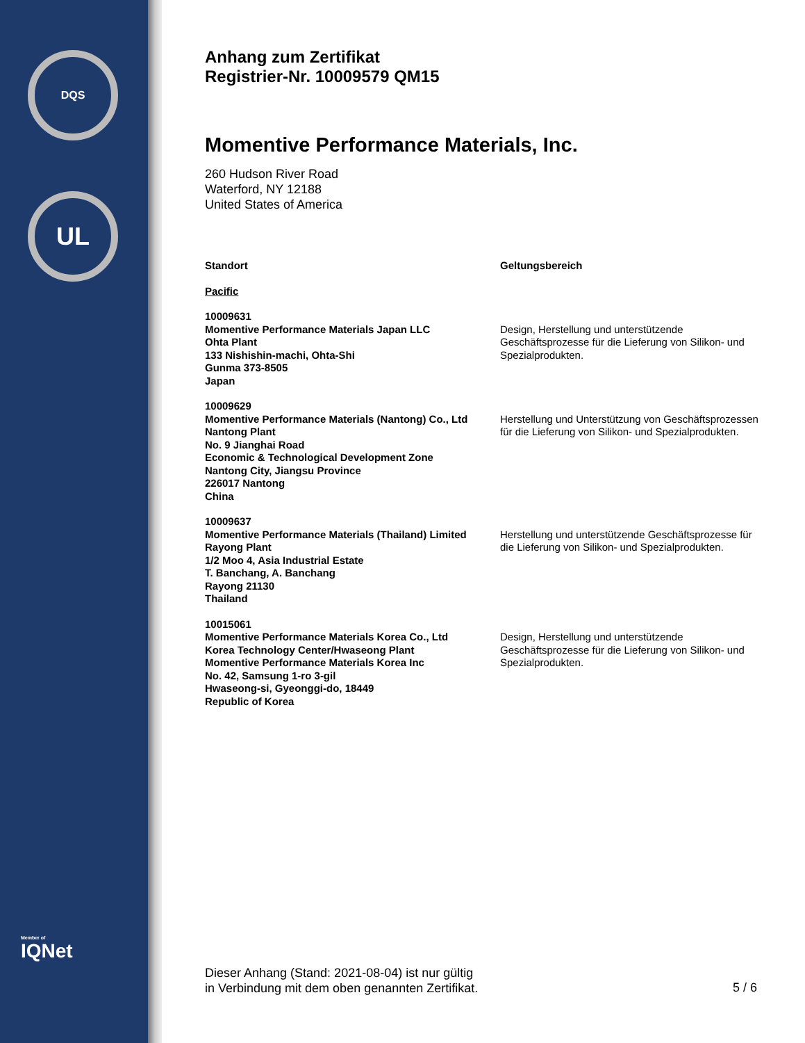DQS
UL
Member of
IQNet
Anhang zum Zertifikat
Registrier-Nr. 10009579 QM15
Momentive Performance Materials, Inc.
260 Hudson River Road
Waterford, NY 12188
United States of America
| Standort | Geltungsbereich |
| --- | --- |
| Pacific | |
| 10009631 Momentive Performance Materials Japan LLC Ohta Plant 133 Nishishin-machi, Ohta-Shi Gunma 373-8505 Japan | Design, Herstellung und unterstützende Geschäftsprozesse für die Lieferung von Silikon- und Spezialprodukten. |
| 10009629 Momentive Performance Materials (Nantong) Co., Ltd Nantong Plant No. 9 Jianghai Road Economic & Technological Development Zone Nantong City, Jiangsu Province 226017 Nantong China | Herstellung und Unterstützung von Geschäftsprozessen für die Lieferung von Silikon- und Spezialprodukten. |
| 10009637 Momentive Performance Materials (Thailand) Limited Rayong Plant 1/2 Moo 4, Asia Industrial Estate T. Banchang, A. Banchang Rayong 21130 Thailand | Herstellung und unterstützende Geschäftsprozesse für die Lieferung von Silikon- und Spezialprodukten. |
| 10015061 Momentive Performance Materials Korea Co., Ltd Korea Technology Center/Hwaseong Plant Momentive Performance Materials Korea Inc No. 42, Samsung 1-ro 3-gil Hwaseong-si, Gyeonggi-do, 18449 Republic of Korea | Design, Herstellung und unterstützende Geschäftsprozesse für die Lieferung von Silikon- und Spezialprodukten. |
Dieser Anhang (Stand: 2021-08-04) ist nur gültig
in Verbindung mit dem oben genannten Zertifikat.
5 / 6